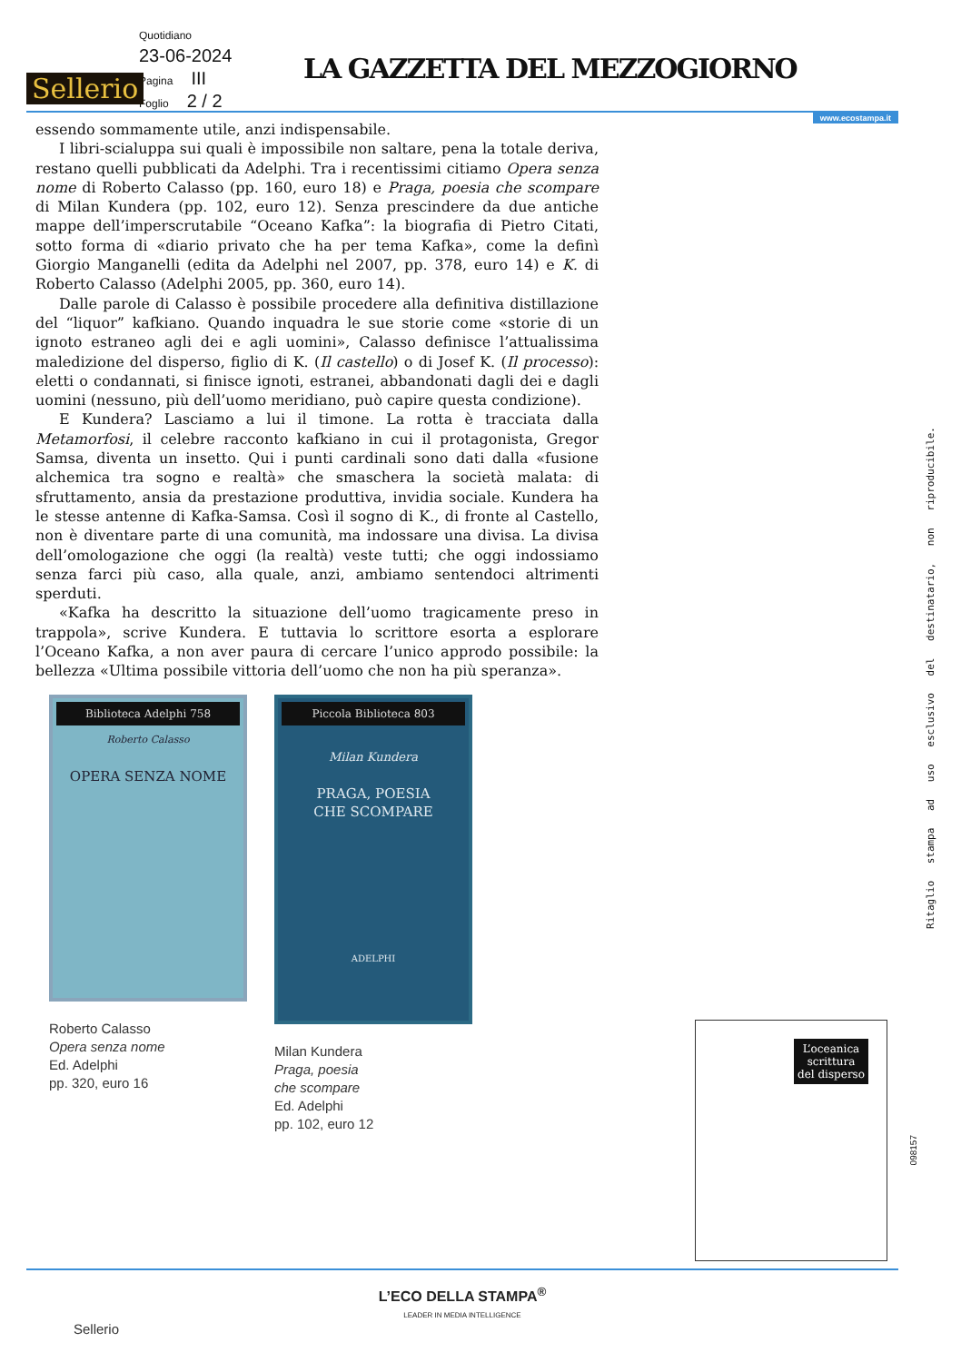Quotidiano
23-06-2024
Pagina III
Foglio 2 / 2
Sellerio
LA GAZZETTA DEL MEZZOGIORNO
www.ecostampa.it
essendo sommamente utile, anzi indispensabile.
I libri-scialuppa sui quali è impossibile non saltare, pena la totale deriva, restano quelli pubblicati da Adelphi. Tra i recentissimi citiamo Opera senza nome di Roberto Calasso (pp. 160, euro 18) e Praga, poesia che scompare di Milan Kundera (pp. 102, euro 12). Senza prescindere da due antiche mappe dell’imperscrutabile “Oceano Kafka”: la biografia di Pietro Citati, sotto forma di «diario privato che ha per tema Kafka», come la definì Giorgio Manganelli (edita da Adelphi nel 2007, pp. 378, euro 14) e K. di Roberto Calasso (Adelphi 2005, pp. 360, euro 14).
Dalle parole di Calasso è possibile procedere alla definitiva distillazione del “liquor” kafkiano. Quando inquadra le sue storie come «storie di un ignoto estraneo agli dei e agli uomini», Calasso definisce l’attualissima maledizione del disperso, figlio di K. (Il castello) o di Josef K. (Il processo): eletti o condannati, si finisce ignoti, estranei, abbandonati dagli dei e dagli uomini (nessuno, più dell’uomo meridiano, può capire questa condizione).
E Kundera? Lasciamo a lui il timone. La rotta è tracciata dalla Metamorfosi, il celebre racconto kafkiano in cui il protagonista, Gregor Samsa, diventa un insetto. Qui i punti cardinali sono dati dalla «fusione alchemica tra sogno e realtà» che smaschera la società malata: di sfruttamento, ansia da prestazione produttiva, invidia sociale. Kundera ha le stesse antenne di Kafka-Samsa. Così il sogno di K., di fronte al Castello, non è diventare parte di una comunità, ma indossare una divisa. La divisa dell’omologazione che oggi (la realtà) veste tutti; che oggi indossiamo senza farci più caso, alla quale, anzi, ambiamo sentendoci altrimenti sperduti.
«Kafka ha descritto la situazione dell’uomo tragicamente preso in trappola», scrive Kundera. E tuttavia lo scrittore esorta a esplorare l’Oceano Kafka, a non aver paura di cercare l’unico approdo possibile: la bellezza «Ultima possibile vittoria dell’uomo che non ha più speranza».
Biblioteca Adelphi 758
Roberto Calasso
OPERA SENZA NOME
Roberto Calasso
Opera senza nome
Ed. Adelphi
pp. 320, euro 16
Piccola Biblioteca 803
Milan Kundera
PRAGA, POESIA
CHE SCOMPARE
ADELPHI
Milan Kundera
Praga, poesia
che scompare
Ed. Adelphi
pp. 102, euro 12
Ritaglio stampa ad uso esclusivo del destinatario, non riproducibile.
098157
L’oceanica
scrittura
del disperso
L’ECO DELLA STAMPA<sup>®</sup>
LEADER IN MEDIA INTELLIGENCE
Sellerio